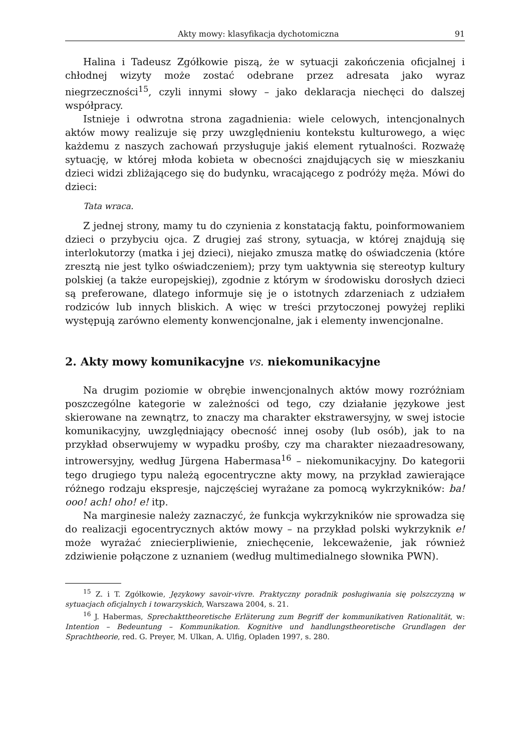Akty mowy: klasyfikacja dychotomiczna 91
Halina i Tadeusz Zgółkowie piszą, że w sytuacji zakończenia oficjalnej i chłodnej wizyty może zostać odebrane przez adresata jako wyraz niegrzeczności<sup>15</sup>, czyli innymi słowy – jako deklaracja niechęci do dalszej współpracy.
Istnieje i odwrotna strona zagadnienia: wiele celowych, intencjonalnych aktów mowy realizuje się przy uwzględnieniu kontekstu kulturowego, a więc każdemu z naszych zachowań przysługuje jakiś element rytualności. Rozważę sytuację, w której młoda kobieta w obecności znajdujących się w mieszkaniu dzieci widzi zbliżającego się do budynku, wracającego z podróży męża. Mówi do dzieci:
Tata wraca.
Z jednej strony, mamy tu do czynienia z konstatacją faktu, poinformowaniem dzieci o przybyciu ojca. Z drugiej zaś strony, sytuacja, w której znajdują się interlokutorzy (matka i jej dzieci), niejako zmusza matkę do oświadczenia (które zresztą nie jest tylko oświadczeniem); przy tym uaktywnia się stereotyp kultury polskiej (a także europejskiej), zgodnie z którym w środowisku dorosłych dzieci są preferowane, dlatego informuje się je o istotnych zdarzeniach z udziałem rodziców lub innych bliskich. A więc w treści przytoczonej powyżej repliki występują zarówno elementy konwencjonalne, jak i elementy inwencjonalne.
2. Akty mowy komunikacyjne vs. niekomunikacyjne
Na drugim poziomie w obrębie inwencjonalnych aktów mowy rozróżniam poszczególne kategorie w zależności od tego, czy działanie językowe jest skierowane na zewnątrz, to znaczy ma charakter ekstrawersyjny, w swej istocie komunikacyjny, uwzględniający obecność innej osoby (lub osób), jak to na przykład obserwujemy w wypadku prośby, czy ma charakter niezaadresowany, introwersyjny, według Jürgena Habermasa<sup>16</sup> – niekomunikacyjny. Do kategorii tego drugiego typu należą egocentryczne akty mowy, na przykład zawierające różnego rodzaju ekspresje, najczęściej wyrażane za pomocą wykrzykników: ba! ooo! ach! oho! e! itp.
Na marginesie należy zaznaczyć, że funkcja wykrzykników nie sprowadza się do realizacji egocentrycznych aktów mowy – na przykład polski wykrzyknik e! może wyrażać zniecierpliwienie, zniechęcenie, lekceważenie, jak również zdziwienie połączone z uznaniem (według multimedialnego słownika PWN).
<sup>15</sup> Z. i T. Zgółkowie, Językowy savoir-vivre. Praktyczny poradnik posługiwania się polszczyzną w sytuacjach oficjalnych i towarzyskich, Warszawa 2004, s. 21.
<sup>16</sup> J. Habermas, Sprechakttheoretische Erläterung zum Begriff der kommunikativen Rationalität, w: Intention – Bedeuntung – Kommunikation. Kognitive und handlungstheoretische Grundlagen der Sprachtheorie, red. G. Preyer, M. Ulkan, A. Ulfig, Opladen 1997, s. 280.